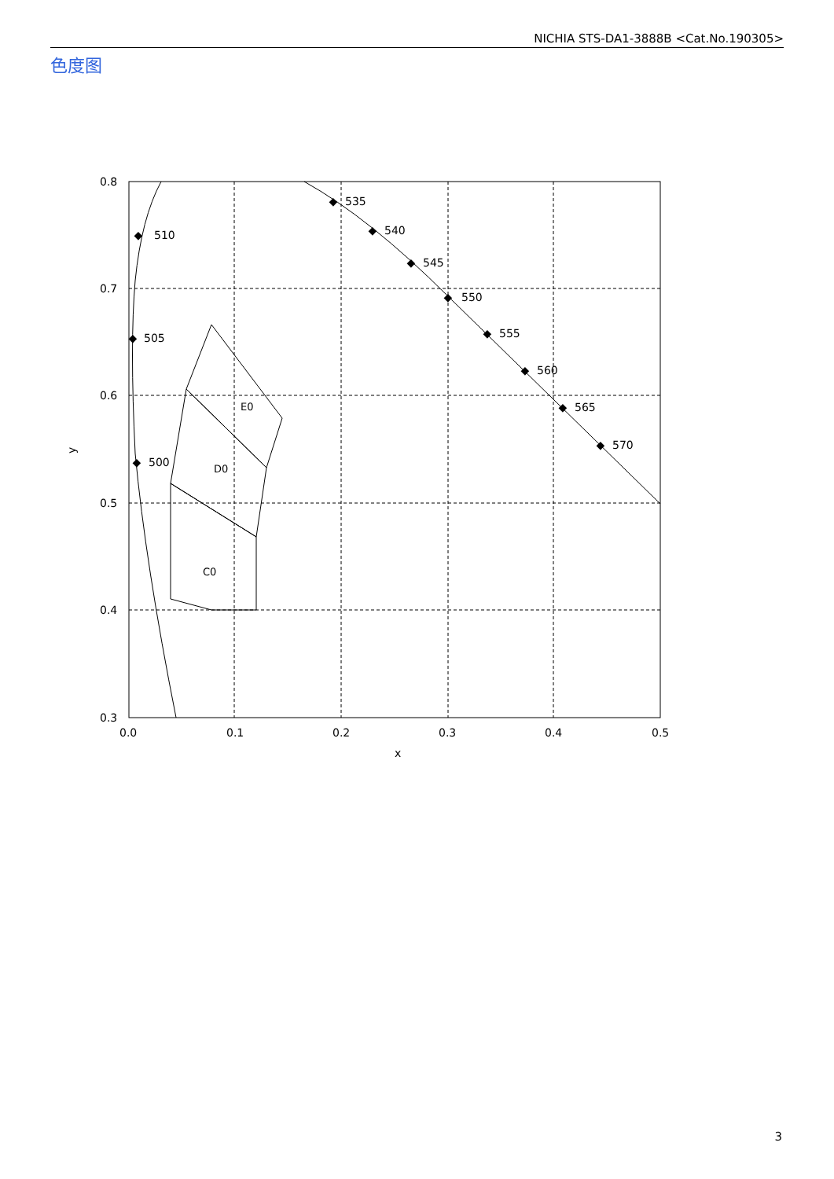NICHIA STS-DA1-3888B <Cat.No.190305>
色度图
E0
D0
C0
510
505
500
535
540
545
550
555
560
565
570
0.8
0.7
0.6
0.5
0.4
0.3
0.0
0.1
0.2
0.3
0.4
0.5
x
y
◆
◆
◆
◆
◆
◆
◆
◆
◆
◆
◆
3